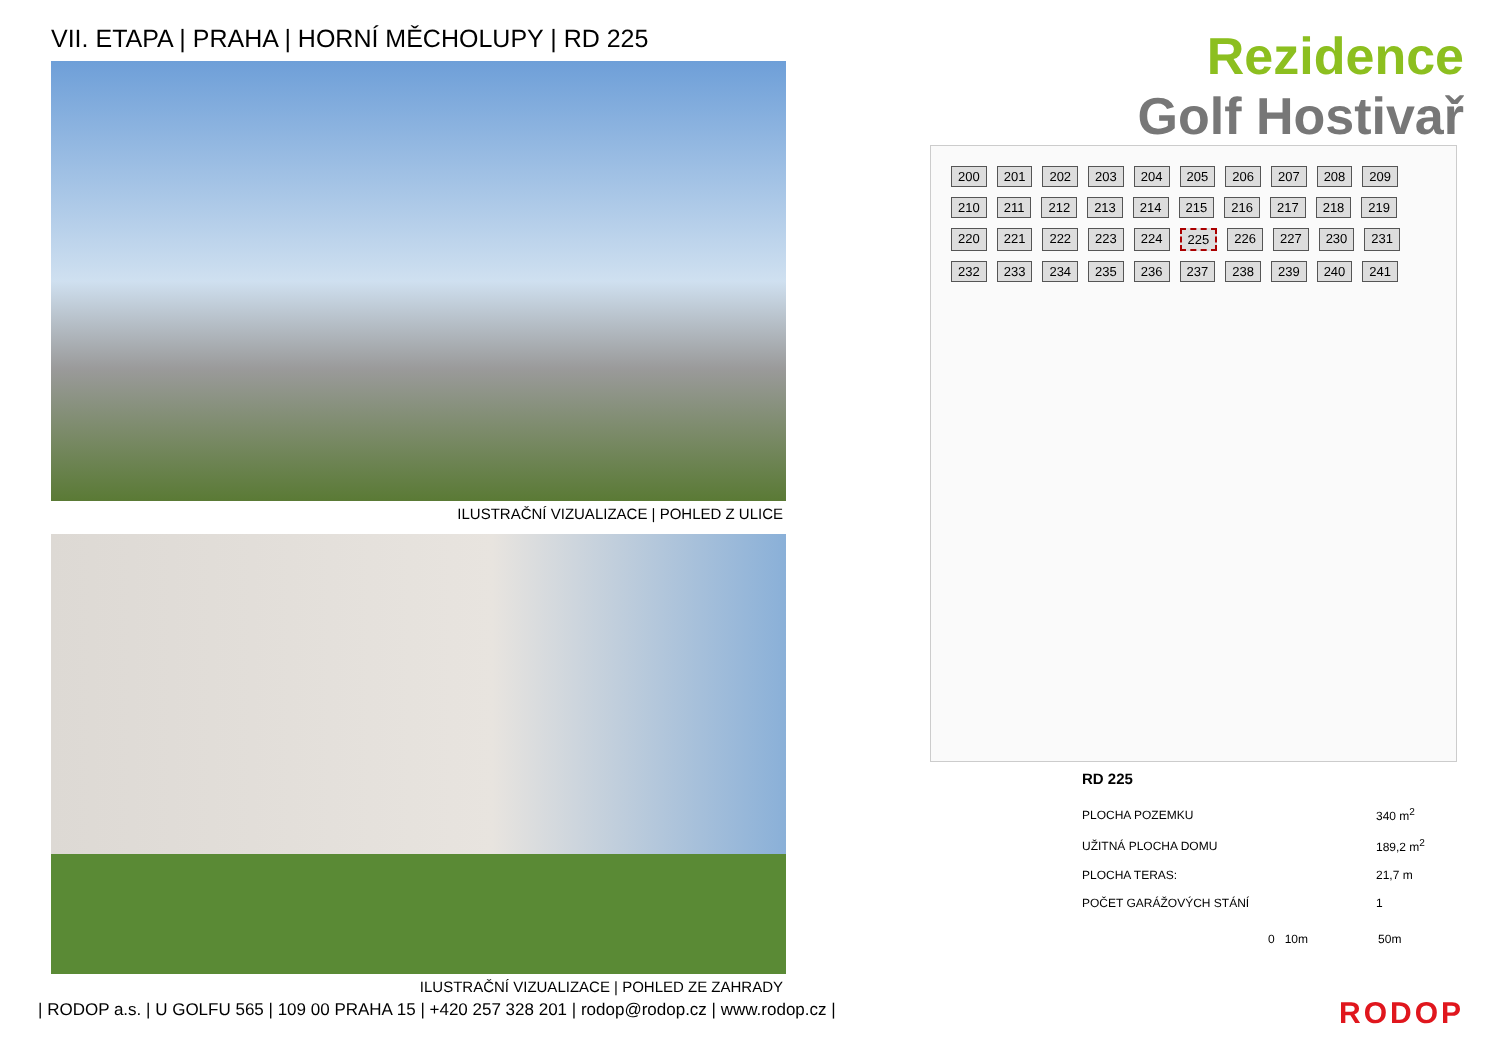VII. ETAPA | PRAHA | HORNÍ MĚCHOLUPY | RD 225
ILUSTRAČNÍ VIZUALIZACE | POHLED Z ULICE
ILUSTRAČNÍ VIZUALIZACE | POHLED ZE ZAHRADY
Rezidence
Golf Hostivař
200 201 202 203 204 205 206 207 208 209 210 211 212 213 214 215 216 217 218 219 220 221 222 223 224 225 226 227 230 231 232 233 234 235 236 237 238 239 240 241
RD 225
| PLOCHA POZEMKU | 340 m<sup>2</sup> |
| UŽITNÁ PLOCHA DOMU | 189,2 m<sup>2</sup> |
| PLOCHA TERAS: | 21,7 m |
| POČET GARÁŽOVÝCH STÁNÍ | 1 |
0 10m 50m
| RODOP a.s. | U GOLFU 565 | 109 00 PRAHA 15 | +420 257 328 201 | rodop@rodop.cz | www.rodop.cz |
RODOP